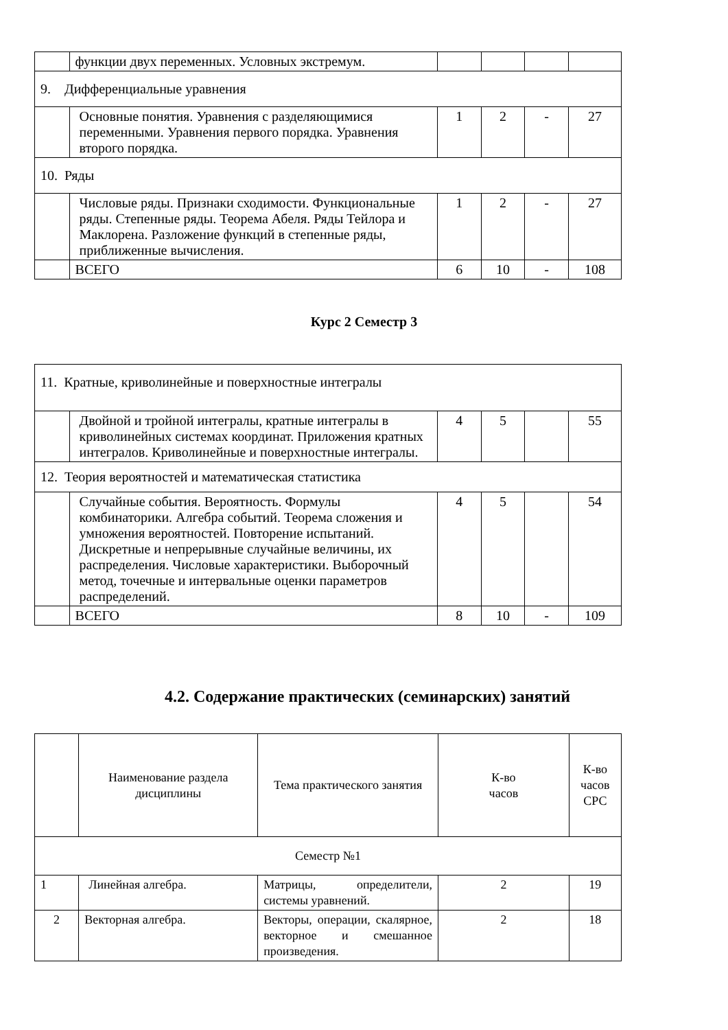| | функции двух переменных. Условных экстремум. | | | | |
| 9. Дифференциальные уравнения | | | | | |
| | Основные понятия. Уравнения с разделяющимися переменными. Уравнения первого порядка. Уравнения второго порядка. | 1 | 2 | - | 27 |
| 10. Ряды | | | | | |
| | Числовые ряды. Признаки сходимости. Функциональные ряды. Степенные ряды. Теорема Абеля. Ряды Тейлора и Маклорена. Разложение функций в степенные ряды, приближенные вычисления. | 1 | 2 | - | 27 |
| | ВСЕГО | 6 | 10 | - | 108 |
Курс 2 Семестр 3
| 11. Кратные, криволинейные и поверхностные интегралы | | | | | |
| | Двойной и тройной интегралы, кратные интегралы в криволинейных системах координат. Приложения кратных интегралов. Криволинейные и поверхностные интегралы. | 4 | 5 | | 55 |
| 12. Теория вероятностей и математическая статистика | | | | | |
| | Случайные события. Вероятность. Формулы комбинаторики. Алгебра событий. Теорема сложения и умножения вероятностей. Повторение испытаний. Дискретные и непрерывные случайные величины, их распределения. Числовые характеристики. Выборочный метод, точечные и интервальные оценки параметров распределений. | 4 | 5 | | 54 |
| | ВСЕГО | 8 | 10 | - | 109 |
4.2. Содержание практических (семинарских) занятий
| | Наименование раздела дисциплины | Тема практического занятия | К-во часов | К-во часов СРС |
| --- | --- | --- | --- | --- |
| Семестр №1 | | | | |
| 1 | Линейная алгебра. | Матрицы, определители, системы уравнений. | 2 | 19 |
| 2 | Векторная алгебра. | Векторы, операции, скалярное, векторное и смешанное произведения. | 2 | 18 |